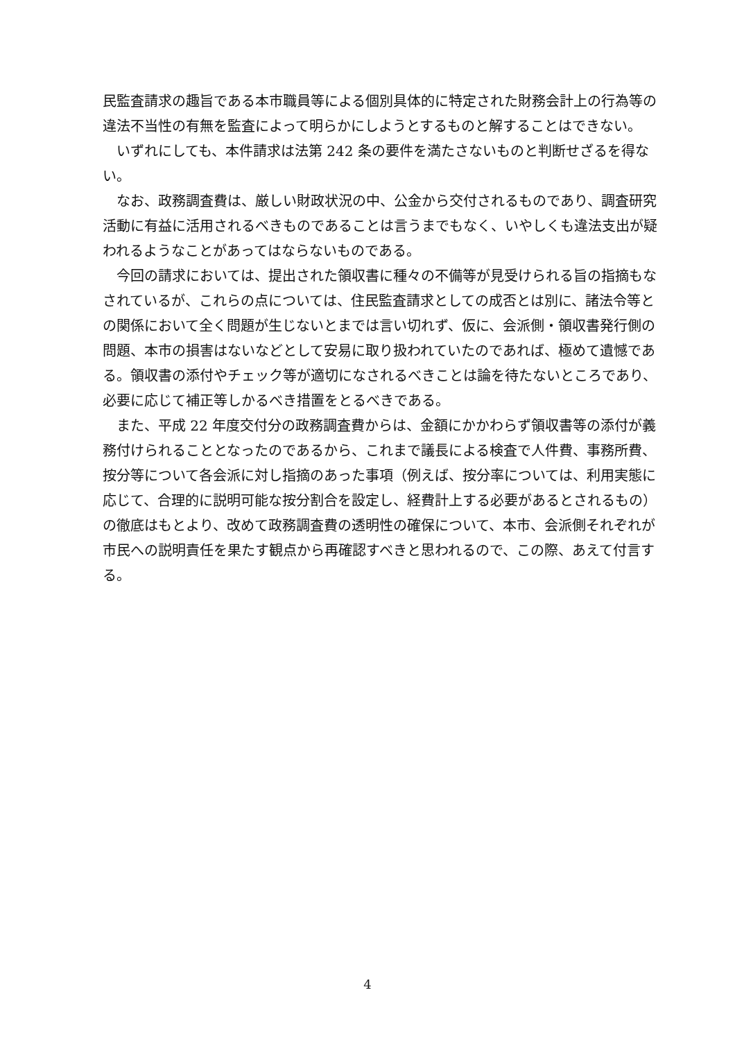民監査請求の趣旨である本市職員等による個別具体的に特定された財務会計上の行為等の違法不当性の有無を監査によって明らかにしようとするものと解することはできない。
　いずれにしても、本件請求は法第 242 条の要件を満たさないものと判断せざるを得ない。
　なお、政務調査費は、厳しい財政状況の中、公金から交付されるものであり、調査研究活動に有益に活用されるべきものであることは言うまでもなく、いやしくも違法支出が疑われるようなことがあってはならないものである。
　今回の請求においては、提出された領収書に種々の不備等が見受けられる旨の指摘もなされているが、これらの点については、住民監査請求としての成否とは別に、諸法令等との関係において全く問題が生じないとまでは言い切れず、仮に、会派側・領収書発行側の問題、本市の損害はないなどとして安易に取り扱われていたのであれば、極めて遺憾である。領収書の添付やチェック等が適切になされるべきことは論を待たないところであり、必要に応じて補正等しかるべき措置をとるべきである。
　また、平成 22 年度交付分の政務調査費からは、金額にかかわらず領収書等の添付が義務付けられることとなったのであるから、これまで議長による検査で人件費、事務所費、按分等について各会派に対し指摘のあった事項（例えば、按分率については、利用実態に応じて、合理的に説明可能な按分割合を設定し、経費計上する必要があるとされるもの）の徹底はもとより、改めて政務調査費の透明性の確保について、本市、会派側それぞれが市民への説明責任を果たす観点から再確認すべきと思われるので、この際、あえて付言する。
4